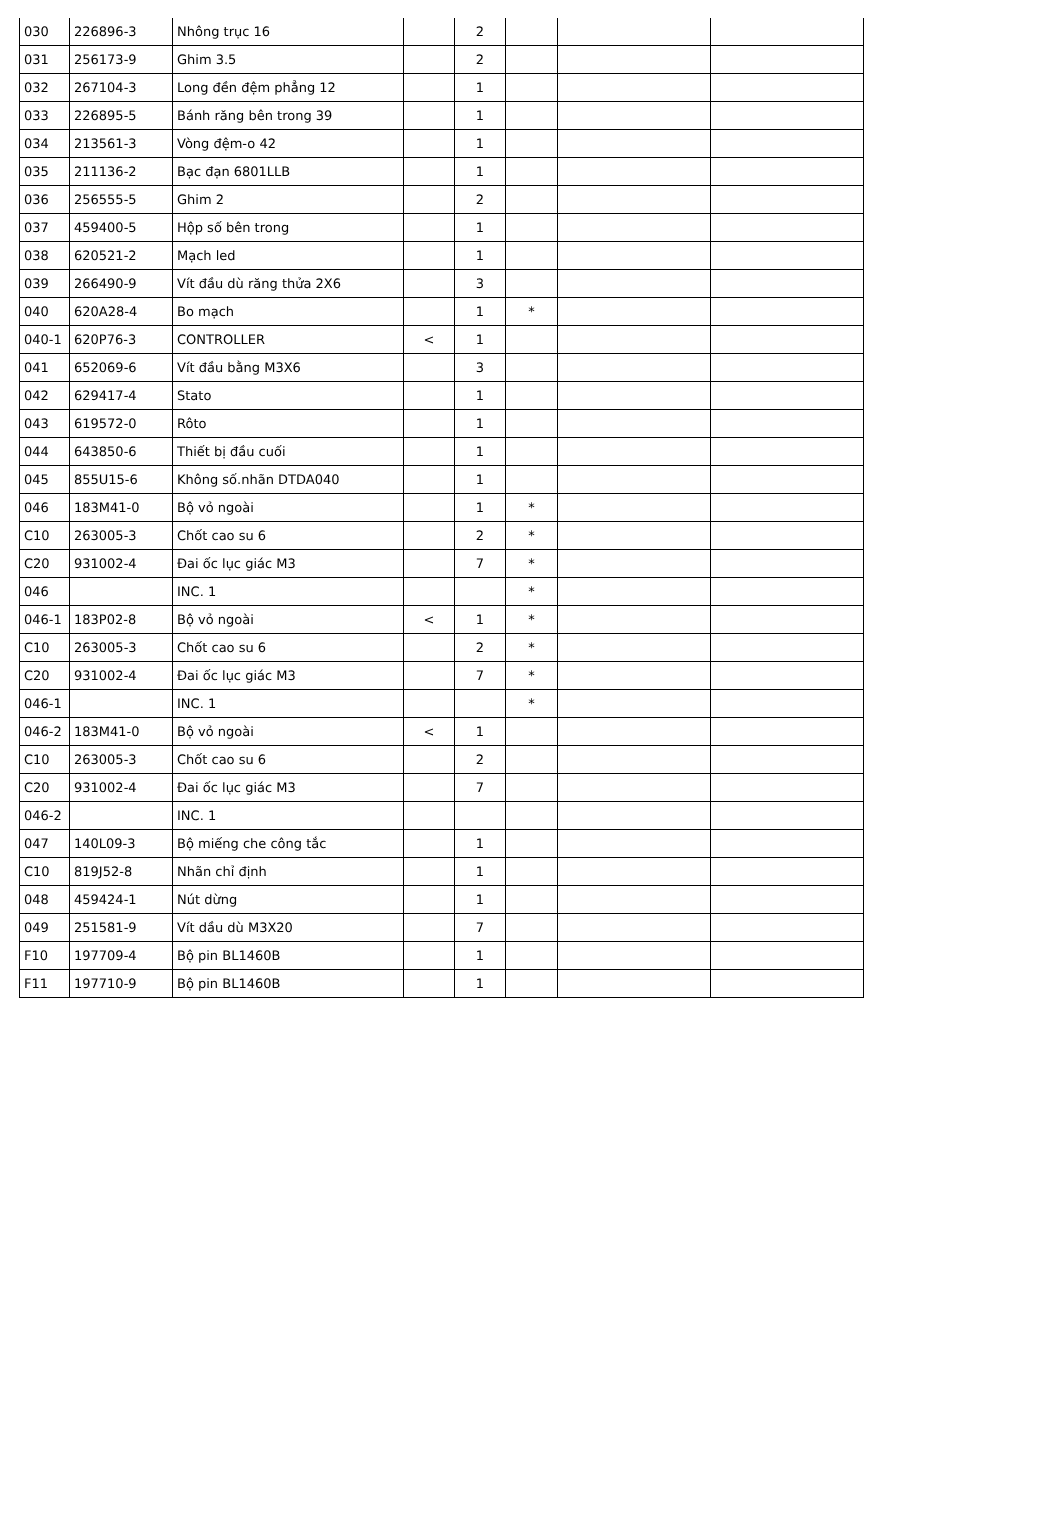| 030 | 226896-3 | Nhông trục 16 | | 2 | | | |
| 031 | 256173-9 | Ghim 3.5 | | 2 | | | |
| 032 | 267104-3 | Long đền đệm phẳng 12 | | 1 | | | |
| 033 | 226895-5 | Bánh răng bên trong 39 | | 1 | | | |
| 034 | 213561-3 | Vòng đệm-o 42 | | 1 | | | |
| 035 | 211136-2 | Bạc đạn 6801LLB | | 1 | | | |
| 036 | 256555-5 | Ghim 2 | | 2 | | | |
| 037 | 459400-5 | Hộp số bên trong | | 1 | | | |
| 038 | 620521-2 | Mạch led | | 1 | | | |
| 039 | 266490-9 | Vít đầu dù răng thửa 2X6 | | 3 | | | |
| 040 | 620A28-4 | Bo mạch | | 1 | * | | |
| 040-1 | 620P76-3 | CONTROLLER | < | 1 | | | |
| 041 | 652069-6 | Vít đầu bằng M3X6 | | 3 | | | |
| 042 | 629417-4 | Stato | | 1 | | | |
| 043 | 619572-0 | Rôto | | 1 | | | |
| 044 | 643850-6 | Thiết bị đầu cuối | | 1 | | | |
| 045 | 855U15-6 | Không số.nhãn DTDA040 | | 1 | | | |
| 046 | 183M41-0 | Bộ vỏ ngoài | | 1 | * | | |
| C10 | 263005-3 | Chốt cao su 6 | | 2 | * | | |
| C20 | 931002-4 | Đai ốc lục giác M3 | | 7 | * | | |
| 046 | | INC. 1 | | | * | | |
| 046-1 | 183P02-8 | Bộ vỏ ngoài | < | 1 | * | | |
| C10 | 263005-3 | Chốt cao su 6 | | 2 | * | | |
| C20 | 931002-4 | Đai ốc lục giác M3 | | 7 | * | | |
| 046-1 | | INC. 1 | | | * | | |
| 046-2 | 183M41-0 | Bộ vỏ ngoài | < | 1 | | | |
| C10 | 263005-3 | Chốt cao su 6 | | 2 | | | |
| C20 | 931002-4 | Đai ốc lục giác M3 | | 7 | | | |
| 046-2 | | INC. 1 | | | | | |
| 047 | 140L09-3 | Bộ miếng che công tắc | | 1 | | | |
| C10 | 819J52-8 | Nhãn chỉ định | | 1 | | | |
| 048 | 459424-1 | Nút dừng | | 1 | | | |
| 049 | 251581-9 | Vít dầu dù M3X20 | | 7 | | | |
| F10 | 197709-4 | Bộ pin BL1460B | | 1 | | | |
| F11 | 197710-9 | Bộ pin BL1460B | | 1 | | | |